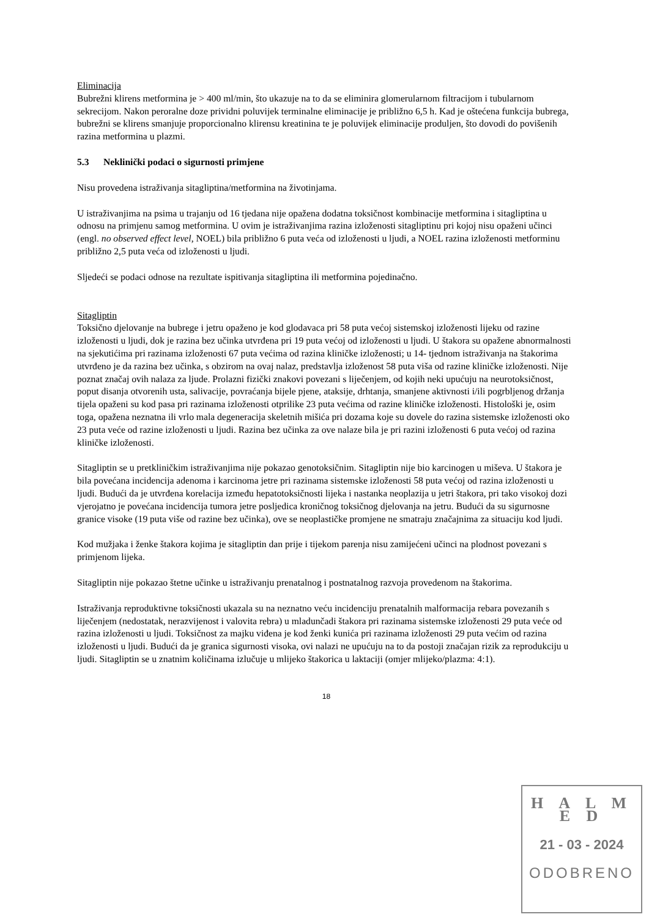Eliminacija
Bubrežni klirens metformina je > 400 ml/min, što ukazuje na to da se eliminira glomerularnom filtracijom i tubularnom sekrecijom. Nakon peroralne doze prividni poluvijek terminalne eliminacije je približno 6,5 h. Kad je oštećena funkcija bubrega, bubrežni se klirens smanjuje proporcionalno klirensu kreatinina te je poluvijek eliminacije produljen, što dovodi do povišenih razina metformina u plazmi.
5.3 Neklinički podaci o sigurnosti primjene
Nisu provedena istraživanja sitagliptina/metformina na životinjama.
U istraživanjima na psima u trajanju od 16 tjedana nije opažena dodatna toksičnost kombinacije metformina i sitagliptina u odnosu na primjenu samog metformina. U ovim je istraživanjima razina izloženosti sitagliptinu pri kojoj nisu opaženi učinci (engl. no observed effect level, NOEL) bila približno 6 puta veća od izloženosti u ljudi, a NOEL razina izloženosti metforminu približno 2,5 puta veća od izloženosti u ljudi.
Sljedeći se podaci odnose na rezultate ispitivanja sitagliptina ili metformina pojedinačno.
Sitagliptin
Toksično djelovanje na bubrege i jetru opaženo je kod glodavaca pri 58 puta većoj sistemskoj izloženosti lijeku od razine izloženosti u ljudi, dok je razina bez učinka utvrđena pri 19 puta većoj od izloženosti u ljudi. U štakora su opažene abnormalnosti na sjekutićima pri razinama izloženosti 67 puta većima od razina kliničke izloženosti; u 14- tjednom istraživanja na štakorima utvrđeno je da razina bez učinka, s obzirom na ovaj nalaz, predstavlja izloženost 58 puta viša od razine kliničke izloženosti. Nije poznat značaj ovih nalaza za ljude. Prolazni fizički znakovi povezani s liječenjem, od kojih neki upućuju na neurotoksičnost, poput disanja otvorenih usta, salivacije, povraćanja bijele pjene, ataksije, drhtanja, smanjene aktivnosti i/ili pogrbljenog držanja tijela opaženi su kod pasa pri razinama izloženosti otprilike 23 puta većima od razine kliničke izloženosti. Histološki je, osim toga, opažena neznatna ili vrlo mala degeneracija skeletnih mišića pri dozama koje su dovele do razina sistemske izloženosti oko 23 puta veće od razine izloženosti u ljudi. Razina bez učinka za ove nalaze bila je pri razini izloženosti 6 puta većoj od razina kliničke izloženosti.
Sitagliptin se u pretkliničkim istraživanjima nije pokazao genotoksičnim. Sitagliptin nije bio karcinogen u miševa. U štakora je bila povećana incidencija adenoma i karcinoma jetre pri razinama sistemske izloženosti 58 puta većoj od razina izloženosti u ljudi. Budući da je utvrđena korelacija između hepatotoksičnosti lijeka i nastanka neoplazija u jetri štakora, pri tako visokoj dozi vjerojatno je povećana incidencija tumora jetre posljedica kroničnog toksičnog djelovanja na jetru. Budući da su sigurnosne granice visoke (19 puta više od razine bez učinka), ove se neoplastičke promjene ne smatraju značajnima za situaciju kod ljudi.
Kod mužjaka i ženke štakora kojima je sitagliptin dan prije i tijekom parenja nisu zamijećeni učinci na plodnost povezani s primjenom lijeka.
Sitagliptin nije pokazao štetne učinke u istraživanju prenatalnog i postnatalnog razvoja provedenom na štakorima.
Istraživanja reproduktivne toksičnosti ukazala su na neznatno veću incidenciju prenatalnih malformacija rebara povezanih s liječenjem (nedostatak, nerazvijenost i valovita rebra) u mladunčadi štakora pri razinama sistemske izloženosti 29 puta veće od razina izloženosti u ljudi. Toksičnost za majku viđena je kod ženki kunića pri razinama izloženosti 29 puta većim od razina izloženosti u ljudi. Budući da je granica sigurnosti visoka, ovi nalazi ne upućuju na to da postoji značajan rizik za reprodukciju u ljudi. Sitagliptin se u znatnim količinama izlučuje u mlijeko štakorica u laktaciji (omjer mlijeko/plazma: 4:1).
18
H A L M E D
21 - 03 - 2024
ODOBRENO